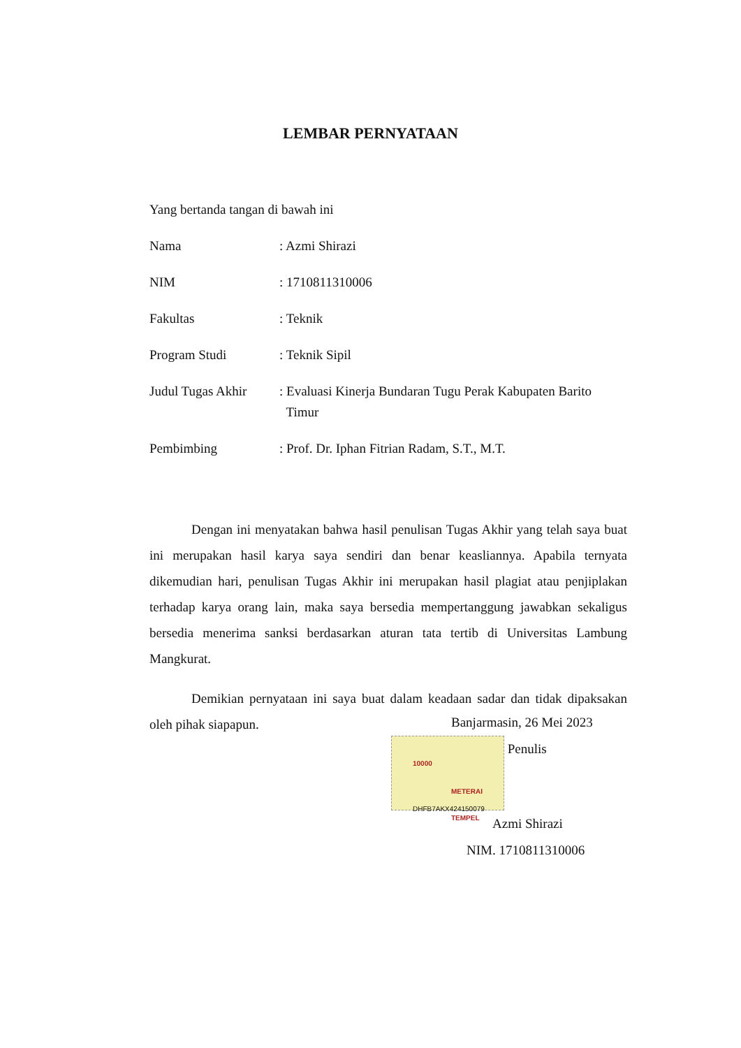LEMBAR PERNYATAAN
Yang bertanda tangan di bawah ini
| Nama | : Azmi Shirazi |
| NIM | : 1710811310006 |
| Fakultas | : Teknik |
| Program Studi | : Teknik Sipil |
| Judul Tugas Akhir | : Evaluasi Kinerja Bundaran Tugu Perak Kabupaten Barito Timur |
| Pembimbing | : Prof. Dr. Iphan Fitrian Radam, S.T., M.T. |
Dengan ini menyatakan bahwa hasil penulisan Tugas Akhir yang telah saya buat ini merupakan hasil karya saya sendiri dan benar keasliannya. Apabila ternyata dikemudian hari, penulisan Tugas Akhir ini merupakan hasil plagiat atau penjiplakan terhadap karya orang lain, maka saya bersedia mempertanggung jawabkan sekaligus bersedia menerima sanksi berdasarkan aturan tata tertib di Universitas Lambung Mangkurat.
Demikian pernyataan ini saya buat dalam keadaan sadar dan tidak dipaksakan oleh pihak siapapun.
Banjarmasin, 26 Mei 2023
METERAI TEMPEL DHFB7AKX424150079 10000 Penulis
Azmi Shirazi
NIM. 1710811310006